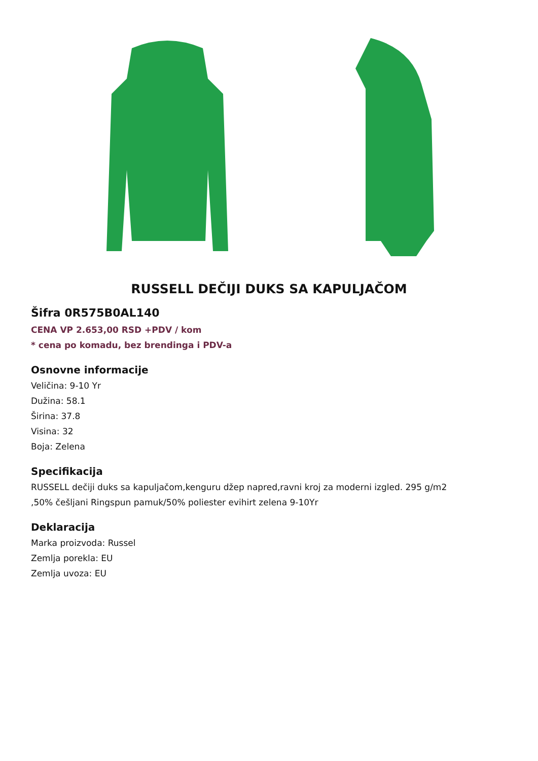RUSSELL DEČIJI DUKS SA KAPULJAČOM
Šifra 0R575B0AL140
CENA VP 2.653,00 RSD +PDV / kom
* cena po komadu, bez brendinga i PDV-a
Osnovne informacije
Veličina: 9-10 Yr
Dužina: 58.1
Širina: 37.8
Visina: 32
Boja: Zelena
Specifikacija
RUSSELL dečiji duks sa kapuljačom,kenguru džep napred,ravni kroj za moderni izgled. 295 g/m2
,50% češljani Ringspun pamuk/50% poliester evihirt zelena 9-10Yr
Deklaracija
Marka proizvoda: Russel
Zemlja porekla: EU
Zemlja uvoza: EU